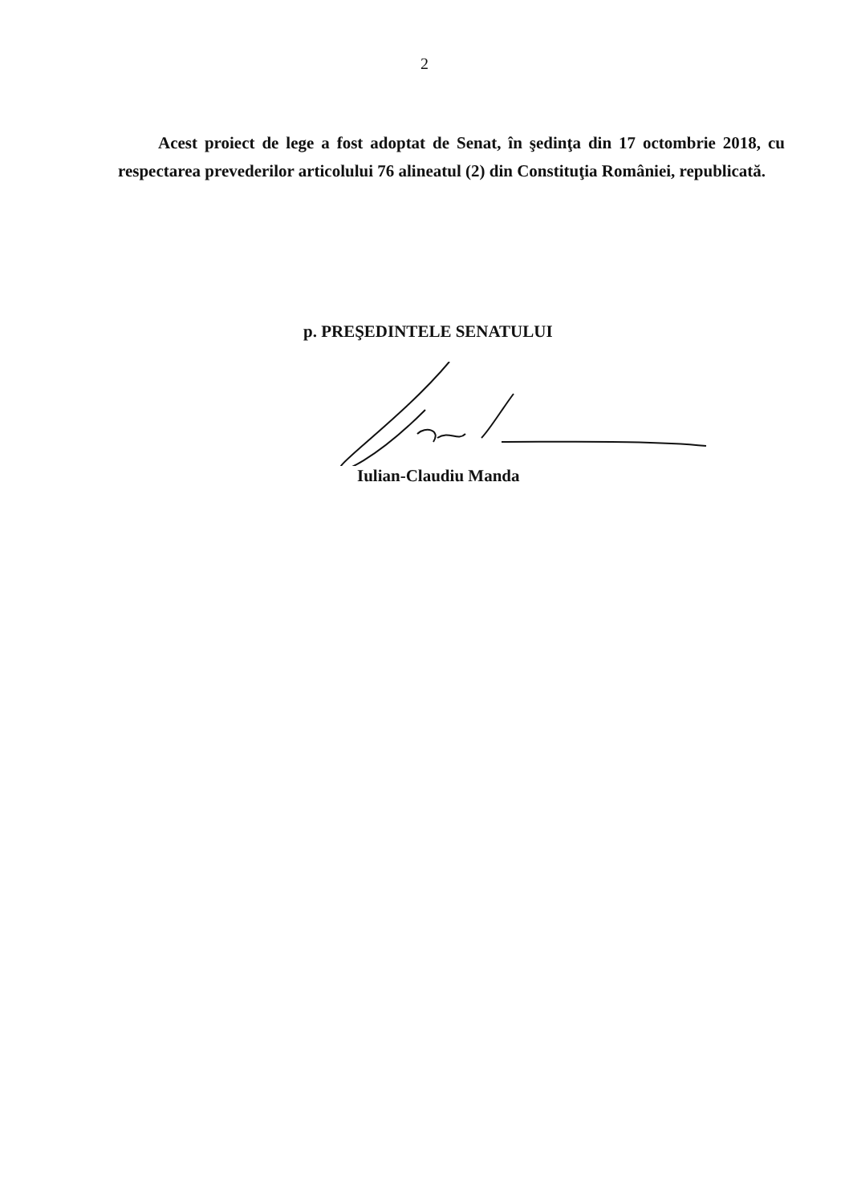2
Acest proiect de lege a fost adoptat de Senat, în şedinţa din 17 octombrie 2018, cu respectarea prevederilor articolului 76 alineatul (2) din Constituţia României, republicată.
p. PREŞEDINTELE SENATULUI
Iulian-Claudiu Manda